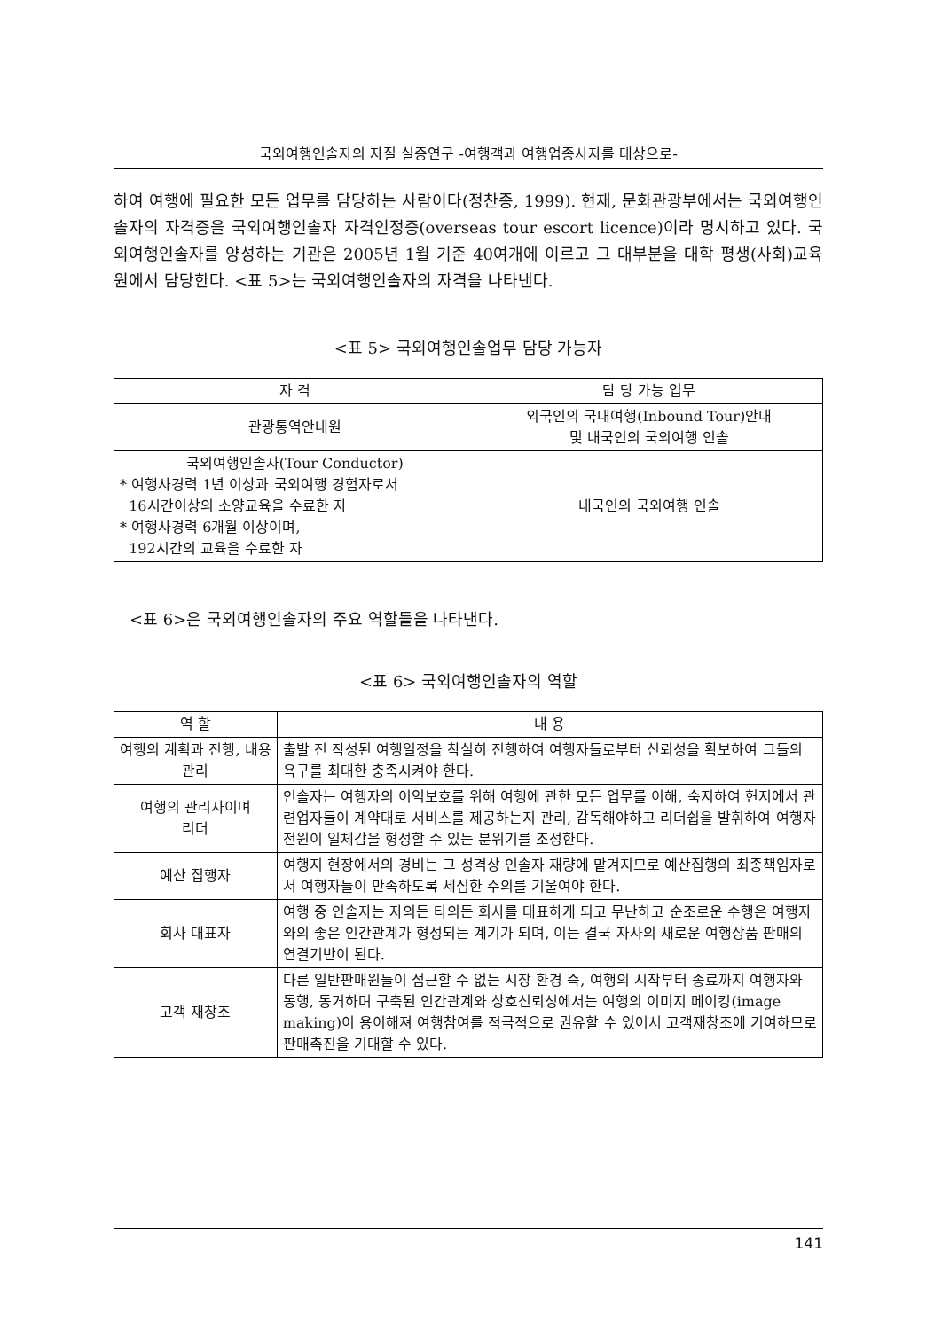국외여행인솔자의 자질 실증연구 -여행객과 여행업종사자를 대상으로-
하여 여행에 필요한 모든 업무를 담당하는 사람이다(정찬종, 1999). 현재, 문화관광부에서는 국외여행인솔자의 자격증을 국외여행인솔자 자격인정증(overseas tour escort licence)이라 명시하고 있다. 국외여행인솔자를 양성하는 기관은 2005년 1월 기준 40여개에 이르고 그 대부분을 대학 평생(사회)교육원에서 담당한다. <표 5>는 국외여행인솔자의 자격을 나타낸다.
<표 5> 국외여행인솔업무 담당 가능자
| 자 격 | 담 당 가능 업무 |
| --- | --- |
| 관광통역안내원 | 외국인의 국내여행(Inbound Tour)안내 및 내국인의 국외여행 인솔 |
| 국외여행인솔자(Tour Conductor) * 여행사경력 1년 이상과 국외여행 경험자로서 16시간이상의 소양교육을 수료한 자 * 여행사경력 6개월 이상이며, 192시간의 교육을 수료한 자 | 내국인의 국외여행 인솔 |
<표 6>은 국외여행인솔자의 주요 역할들을 나타낸다.
<표 6> 국외여행인솔자의 역할
| 역 할 | 내 용 |
| --- | --- |
| 여행의 계획과 진행, 내용관리 | 출발 전 작성된 여행일정을 착실히 진행하여 여행자들로부터 신뢰성을 확보하여 그들의 욕구를 최대한 충족시켜야 한다. |
| 여행의 관리자이며 리더 | 인솔자는 여행자의 이익보호를 위해 여행에 관한 모든 업무를 이해, 숙지하여 현지에서 관련업자들이 계약대로 서비스를 제공하는지 관리, 감독해야하고 리더쉽을 발휘하여 여행자 전원이 일체감을 형성할 수 있는 분위기를 조성한다. |
| 예산 집행자 | 여행지 현장에서의 경비는 그 성격상 인솔자 재량에 맡겨지므로 예산집행의 최종책임자로서 여행자들이 만족하도록 세심한 주의를 기울여야 한다. |
| 회사 대표자 | 여행 중 인솔자는 자의든 타의든 회사를 대표하게 되고 무난하고 순조로운 수행은 여행자와의 좋은 인간관계가 형성되는 계기가 되며, 이는 결국 자사의 새로운 여행상품 판매의 연결기반이 된다. |
| 고객 재창조 | 다른 일반판매원들이 접근할 수 없는 시장 환경 즉, 여행의 시작부터 종료까지 여행자와 동행, 동거하며 구축된 인간관계와 상호신뢰성에서는 여행의 이미지 메이킹(image making)이 용이해져 여행참여를 적극적으로 권유할 수 있어서 고객재창조에 기여하므로 판매촉진을 기대할 수 있다. |
141